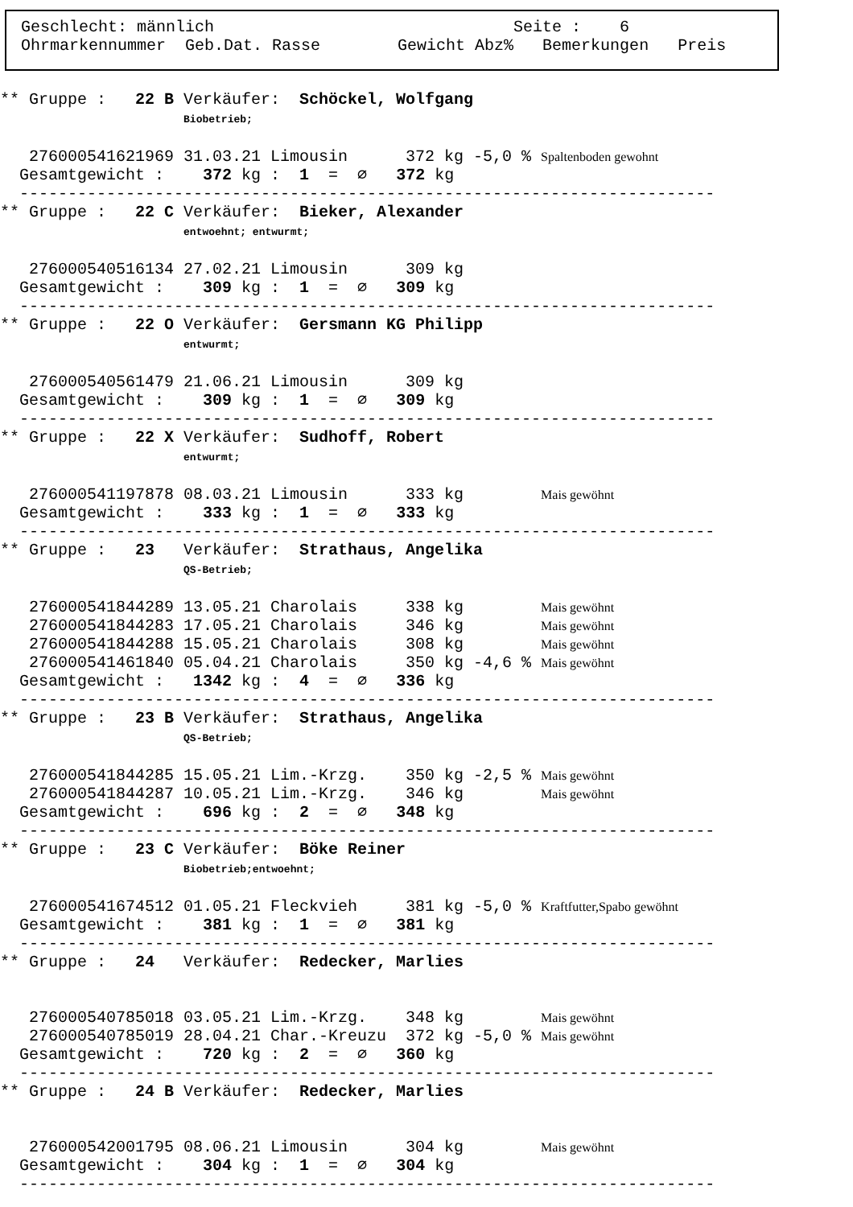Geschlecht: männlich Seite : 6 Ohrmarkennummer Geb.Dat. Rasse Gewicht Abz% Bemerkungen Preis
** Gruppe :   22 B Verkäufer:  Schöckel, Wolfgang
                   Biobetrieb;

   276000541621969 31.03.21 Limousin      372 kg -5,0 % Spaltenboden gewohnt
  Gesamtgewicht :    372 kg :  1  =  ∅   372 kg
  ------------------------------------------------------------------------
** Gruppe :   22 C Verkäufer:  Bieker, Alexander
                   entwoehnt; entwurmt;

   276000540516134 27.02.21 Limousin      309 kg
  Gesamtgewicht :    309 kg :  1  =  ∅   309 kg
  ------------------------------------------------------------------------
** Gruppe :   22 O Verkäufer:  Gersmann KG Philipp
                   entwurmt;

   276000540561479 21.06.21 Limousin      309 kg
  Gesamtgewicht :    309 kg :  1  =  ∅   309 kg
  ------------------------------------------------------------------------
** Gruppe :   22 X Verkäufer:  Sudhoff, Robert
                   entwurmt;

   276000541197878 08.03.21 Limousin      333 kg        Mais gewöhnt
  Gesamtgewicht :    333 kg :  1  =  ∅   333 kg
  ------------------------------------------------------------------------
** Gruppe :   23   Verkäufer:  Strathaus, Angelika
                   QS-Betrieb;

   276000541844289 13.05.21 Charolais     338 kg        Mais gewöhnt
   276000541844283 17.05.21 Charolais     346 kg        Mais gewöhnt
   276000541844288 15.05.21 Charolais     308 kg        Mais gewöhnt
   276000541461840 05.04.21 Charolais     350 kg -4,6 % Mais gewöhnt
  Gesamtgewicht :   1342 kg :  4  =  ∅   336 kg
  ------------------------------------------------------------------------
** Gruppe :   23 B Verkäufer:  Strathaus, Angelika
                   QS-Betrieb;

   276000541844285 15.05.21 Lim.-Krzg.    350 kg -2,5 % Mais gewöhnt
   276000541844287 10.05.21 Lim.-Krzg.    346 kg        Mais gewöhnt
  Gesamtgewicht :    696 kg :  2  =  ∅   348 kg
  ------------------------------------------------------------------------
** Gruppe :   23 C Verkäufer:  Böke Reiner
                   Biobetrieb;entwoehnt;

   276000541674512 01.05.21 Fleckvieh     381 kg -5,0 % Kraftfutter,Spabo gewöhnt
  Gesamtgewicht :    381 kg :  1  =  ∅   381 kg
  ------------------------------------------------------------------------
** Gruppe :   24   Verkäufer:  Redecker, Marlies


   276000540785018 03.05.21 Lim.-Krzg.    348 kg        Mais gewöhnt
   276000540785019 28.04.21 Char.-Kreuzu  372 kg -5,0 % Mais gewöhnt
  Gesamtgewicht :    720 kg :  2  =  ∅   360 kg
  ------------------------------------------------------------------------
** Gruppe :   24 B Verkäufer:  Redecker, Marlies


   276000542001795 08.06.21 Limousin      304 kg        Mais gewöhnt
  Gesamtgewicht :    304 kg :  1  =  ∅   304 kg
  ------------------------------------------------------------------------